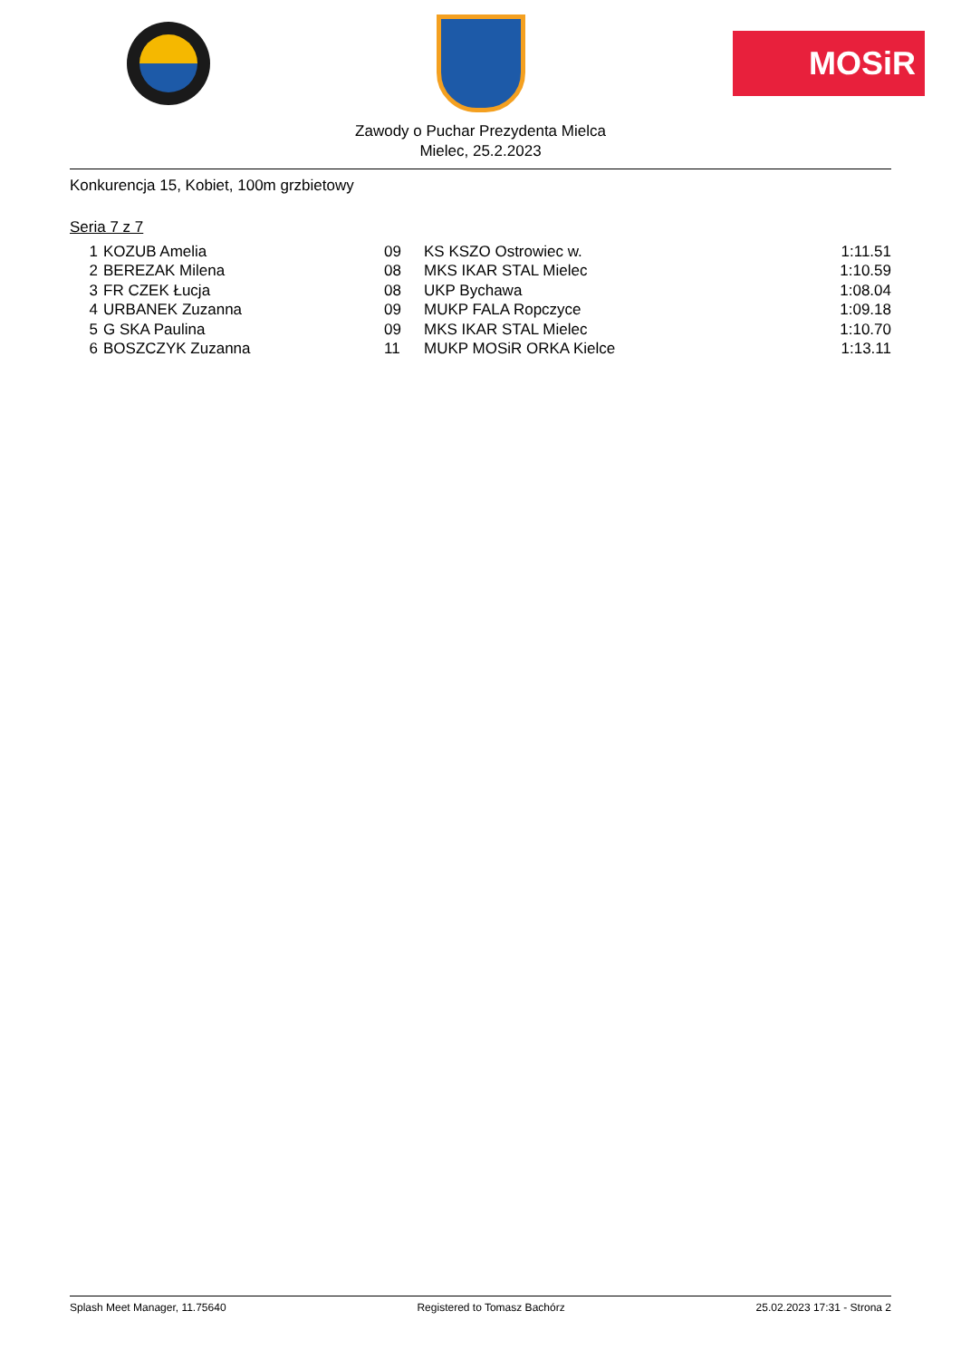MOSiR
Zawody o Puchar Prezydenta Mielca
Mielec, 25.2.2023
Konkurencja 15, Kobiet, 100m grzbietowy
Seria 7 z 7
| 1 | KOZUB Amelia | 09 | KS KSZO Ostrowiec w. | 1:11.51 |
| 2 | BEREZAK Milena | 08 | MKS IKAR STAL Mielec | 1:10.59 |
| 3 | FR CZEK Łucja | 08 | UKP Bychawa | 1:08.04 |
| 4 | URBANEK Zuzanna | 09 | MUKP FALA Ropczyce | 1:09.18 |
| 5 | G SKA Paulina | 09 | MKS IKAR STAL Mielec | 1:10.70 |
| 6 | BOSZCZYK Zuzanna | 11 | MUKP MOSiR ORKA Kielce | 1:13.11 |
Splash Meet Manager, 11.75640 Registered to Tomasz Bachórz 25.02.2023 17:31 - Strona 2